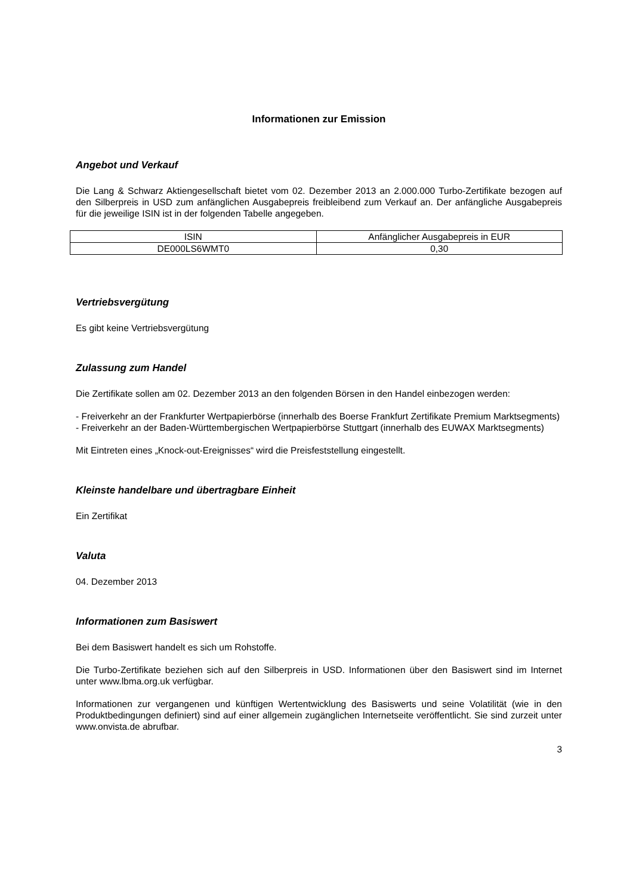Informationen zur Emission
Angebot und Verkauf
Die Lang & Schwarz Aktiengesellschaft bietet vom 02. Dezember 2013 an 2.000.000 Turbo-Zertifikate bezogen auf den Silberpreis in USD zum anfänglichen Ausgabepreis freibleibend zum Verkauf an. Der anfängliche Ausgabepreis für die jeweilige ISIN ist in der folgenden Tabelle angegeben.
| ISIN | Anfänglicher Ausgabepreis in EUR |
| DE000LS6WMT0 | 0,30 |
Vertriebsvergütung
Es gibt keine Vertriebsvergütung
Zulassung zum Handel
Die Zertifikate sollen am 02. Dezember 2013 an den folgenden Börsen in den Handel einbezogen werden:
- Freiverkehr an der Frankfurter Wertpapierbörse (innerhalb des Boerse Frankfurt Zertifikate Premium Marktsegments)
- Freiverkehr an der Baden-Württembergischen Wertpapierbörse Stuttgart (innerhalb des EUWAX Marktsegments)
Mit Eintreten eines „Knock-out-Ereignisses“ wird die Preisfeststellung eingestellt.
Kleinste handelbare und übertragbare Einheit
Ein Zertifikat
Valuta
04. Dezember 2013
Informationen zum Basiswert
Bei dem Basiswert handelt es sich um Rohstoffe.
Die Turbo-Zertifikate beziehen sich auf den Silberpreis in USD. Informationen über den Basiswert sind im Internet unter www.lbma.org.uk verfügbar.
Informationen zur vergangenen und künftigen Wertentwicklung des Basiswerts und seine Volatilität (wie in den Produktbedingungen definiert) sind auf einer allgemein zugänglichen Internetseite veröffentlicht. Sie sind zurzeit unter www.onvista.de abrufbar.
3